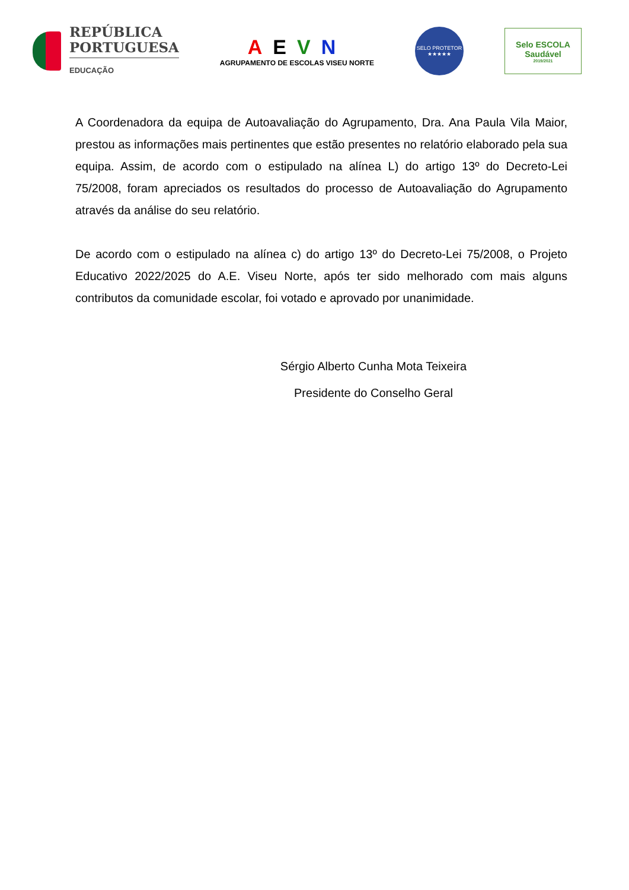REPÚBLICA
PORTUGUESA
EDUCAÇÃO
AEVN
AGRUPAMENTO DE ESCOLAS VISEU NORTE
SELO PROTETOR
★★★★★
Selo ESCOLA
Saudável
2019/2021
A Coordenadora da equipa de Autoavaliação do Agrupamento, Dra. Ana Paula Vila Maior, prestou as informações mais pertinentes que estão presentes no relatório elaborado pela sua equipa. Assim, de acordo com o estipulado na alínea L) do artigo 13º do Decreto-Lei 75/2008, foram apreciados os resultados do processo de Autoavaliação do Agrupamento através da análise do seu relatório.
De acordo com o estipulado na alínea c) do artigo 13º do Decreto-Lei 75/2008, o Projeto Educativo 2022/2025 do A.E. Viseu Norte, após ter sido melhorado com mais alguns contributos da comunidade escolar, foi votado e aprovado por unanimidade.
Sérgio Alberto Cunha Mota Teixeira
Presidente do Conselho Geral